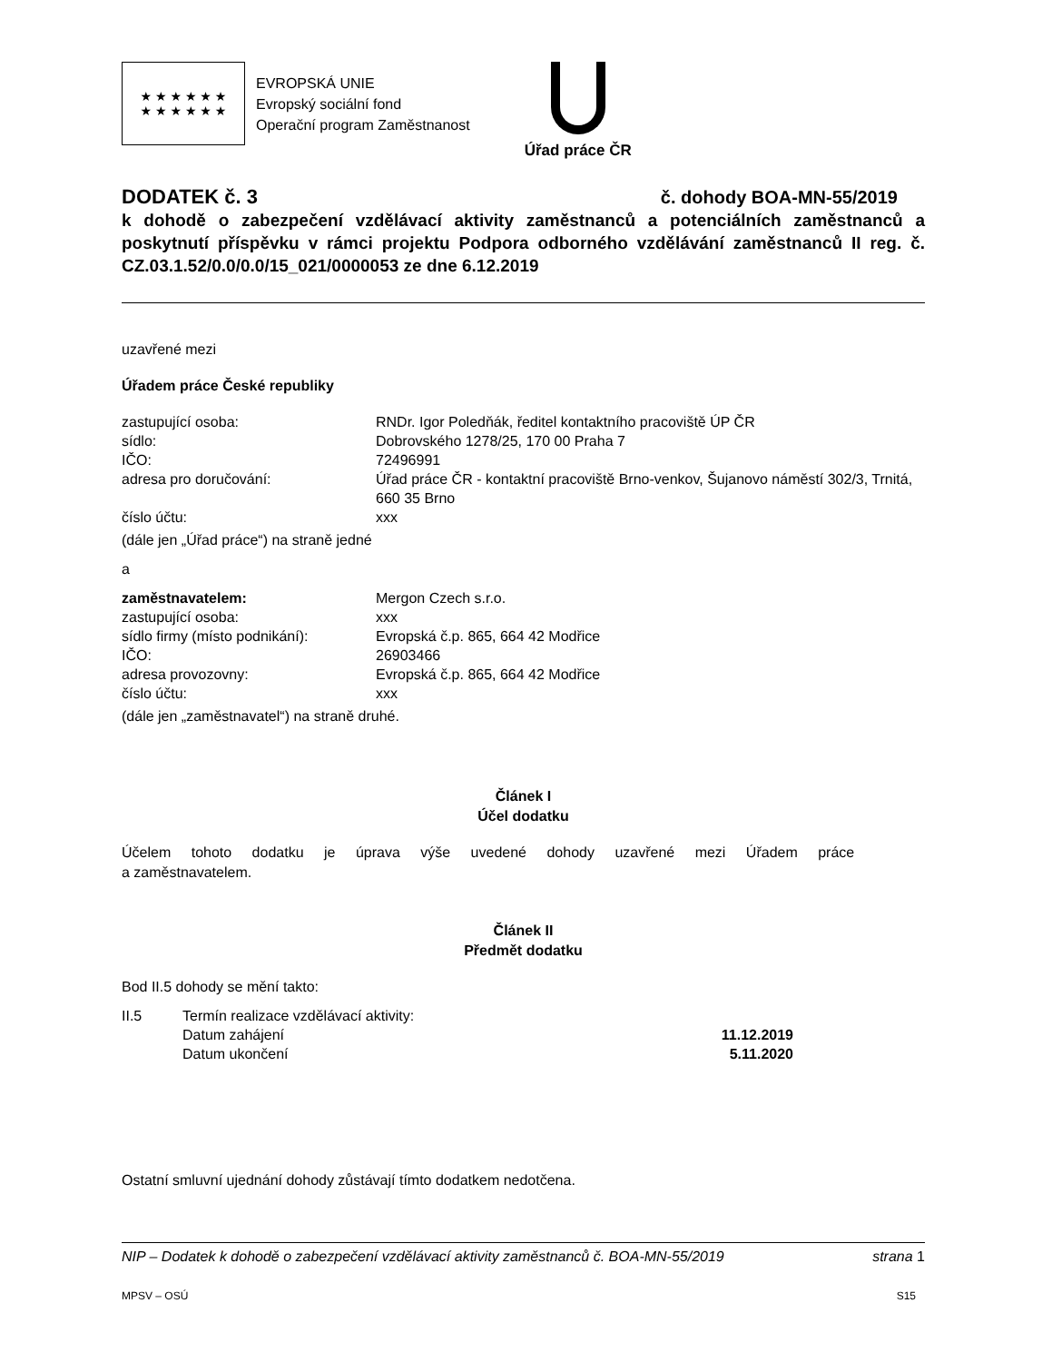★ ★ ★ ★ ★ ★
★ ★ ★ ★ ★ ★
EVROPSKÁ UNIE
Evropský sociální fond
Operační program Zaměstnanost
Úřad práce ČR
DODATEK č. 3 č. dohody BOA-MN-55/2019
k dohodě o zabezpečení vzdělávací aktivity zaměstnanců a potenciálních zaměstnanců a poskytnutí příspěvku v rámci projektu Podpora odborného vzdělávání zaměstnanců II reg. č. CZ.03.1.52/0.0/0.0/15_021/0000053 ze dne 6.12.2019
uzavřené mezi
Úřadem práce České republiky
| zastupující osoba: | RNDr. Igor Poledňák, ředitel kontaktního pracoviště ÚP ČR |
| sídlo: | Dobrovského 1278/25, 170 00 Praha 7 |
| IČO: | 72496991 |
| adresa pro doručování: | Úřad práce ČR - kontaktní pracoviště Brno-venkov, Šujanovo náměstí 302/3, Trnitá, 660 35 Brno |
| číslo účtu: | xxx |
(dále jen „Úřad práce“) na straně jedné
a
| zaměstnavatelem: | Mergon Czech s.r.o. |
| zastupující osoba: | xxx |
| sídlo firmy (místo podnikání): | Evropská č.p. 865, 664 42 Modřice |
| IČO: | 26903466 |
| adresa provozovny: | Evropská č.p. 865, 664 42 Modřice |
| číslo účtu: | xxx |
(dále jen „zaměstnavatel“) na straně druhé.
Článek I
Účel dodatku
Účelem tohoto dodatku je úprava výše uvedené dohody uzavřené mezi Úřadem práce
a zaměstnavatelem.
Článek II
Předmět dodatku
Bod II.5 dohody se mění takto:
| II.5 | Termín realizace vzdělávací aktivity: | |
| | Datum zahájení | 11.12.2019 |
| | Datum ukončení | 5.11.2020 |
Ostatní smluvní ujednání dohody zůstávají tímto dodatkem nedotčena.
NIP – Dodatek k dohodě o zabezpečení vzdělávací aktivity zaměstnanců č. BOA-MN-55/2019 strana 1
MPSV – OSÚ S15